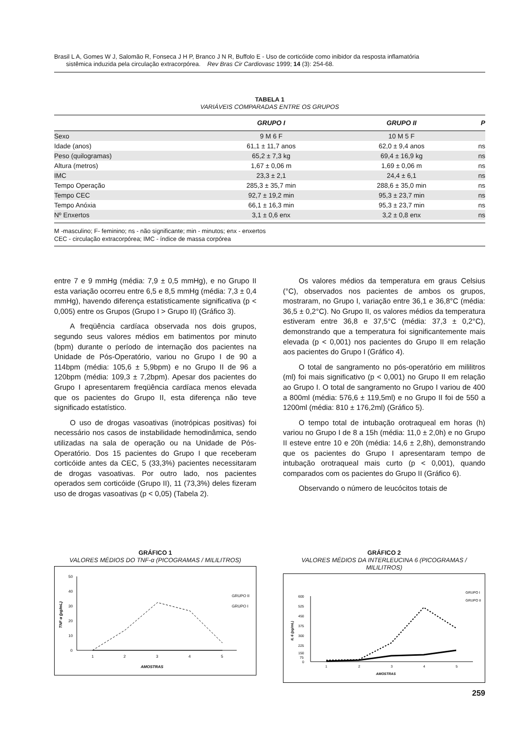Brasil L A, Gomes W J, Salomão R, Fonseca J H P, Branco J N R, Buffolo E - Uso de corticóide como inibidor da resposta inflamatória
sistêmica induzida pela circulação extracorpórea. Rev Bras Cir Cardiovasc 1999; 14 (3): 254-68.
TABELA 1
VARIÁVEIS COMPARADAS ENTRE OS GRUPOS
| | GRUPO I | GRUPO II | P |
| --- | --- | --- | --- |
| Sexo | 9 M 6 F | 10 M 5 F | |
| Idade (anos) | 61,1 ± 11,7 anos | 62,0 ± 9,4 anos | ns |
| Peso (quilogramas) | 65,2 ± 7,3 kg | 69,4 ± 16,9 kg | ns |
| Altura (metros) | 1,67 ± 0,06 m | 1,69 ± 0,06 m | ns |
| IMC | 23,3 ± 2,1 | 24,4 ± 6,1 | ns |
| Tempo Operação | 285,3 ± 35,7 min | 288,6 ± 35,0 min | ns |
| Tempo CEC | 92,7 ± 19,2 min | 95,3 ± 23,7 min | ns |
| Tempo Anóxia | 66,1 ± 16,3 min | 95,3 ± 23,7 min | ns |
| Nº Enxertos | 3,1 ± 0,6 enx | 3,2 ± 0,8 enx | ns |
M -masculino; F- feminino; ns - não significante; min - minutos; enx - enxertos
CEC - circulação extracorpórea; IMC - índice de massa corpórea
entre 7 e 9 mmHg (média: 7,9 ± 0,5 mmHg), e no Grupo II esta variação ocorreu entre 6,5 e 8,5 mmHg (média: 7,3 ± 0,4 mmHg), havendo diferença estatisticamente significativa (p < 0,005) entre os Grupos (Grupo I > Grupo II) (Gráfico 3).
A freqüência cardíaca observada nos dois grupos, segundo seus valores médios em batimentos por minuto (bpm) durante o período de internação dos pacientes na Unidade de Pós-Operatório, variou no Grupo I de 90 a 114bpm (média: 105,6 ± 5,9bpm) e no Grupo II de 96 a 120bpm (média: 109,3 ± 7,2bpm). Apesar dos pacientes do Grupo I apresentarem freqüência cardíaca menos elevada que os pacientes do Grupo II, esta diferença não teve significado estatístico.
O uso de drogas vasoativas (inotrópicas positivas) foi necessário nos casos de instabilidade hemodinâmica, sendo utilizadas na sala de operação ou na Unidade de Pós-Operatório. Dos 15 pacientes do Grupo I que receberam corticóide antes da CEC, 5 (33,3%) pacientes necessitaram de drogas vasoativas. Por outro lado, nos pacientes operados sem corticóide (Grupo II), 11 (73,3%) deles fizeram uso de drogas vasoativas (p < 0,05) (Tabela 2).
Os valores médios da temperatura em graus Celsius (°C), observados nos pacientes de ambos os grupos, mostraram, no Grupo I, variação entre 36,1 e 36,8°C (média: 36,5 ± 0,2°C). No Grupo II, os valores médios da temperatura estiveram entre 36,8 e 37,5°C (média: 37,3 ± 0,2°C), demonstrando que a temperatura foi significantemente mais elevada (p < 0,001) nos pacientes do Grupo II em relação aos pacientes do Grupo I (Gráfico 4).
O total de sangramento no pós-operatório em mililitros (ml) foi mais significativo (p < 0,001) no Grupo II em relação ao Grupo I. O total de sangramento no Grupo I variou de 400 a 800ml (média: 576,6 ± 119,5ml) e no Grupo II foi de 550 a 1200ml (média: 810 ± 176,2ml) (Gráfico 5).
O tempo total de intubação orotraqueal em horas (h) variou no Grupo I de 8 a 15h (média: 11,0 ± 2,0h) e no Grupo II esteve entre 10 e 20h (média: 14,6 ± 2,8h), demonstrando que os pacientes do Grupo I apresentaram tempo de intubação orotraqueal mais curto (p < 0,001), quando comparados com os pacientes do Grupo II (Gráfico 6).
Observando o número de leucócitos totais de
GRÁFICO 1
VALORES MÉDIOS DO TNF-α (PICOGRAMAS / MILILITROS)
50
40
30
20
10
0
1
2
3
4
5
AMOSTRAS
TNF α (pg/mL)
GRUPO II
GRUPO I
GRÁFICO 2
VALORES MÉDIOS DA INTERLEUCINA 6 (PICOGRAMAS / MILILITROS)
600
525
450
375
300
225
150
75
0
1
2
3
4
5
AMOSTRAS
IL 6 (pg/mL)
GRUPO I
GRUPO II
259